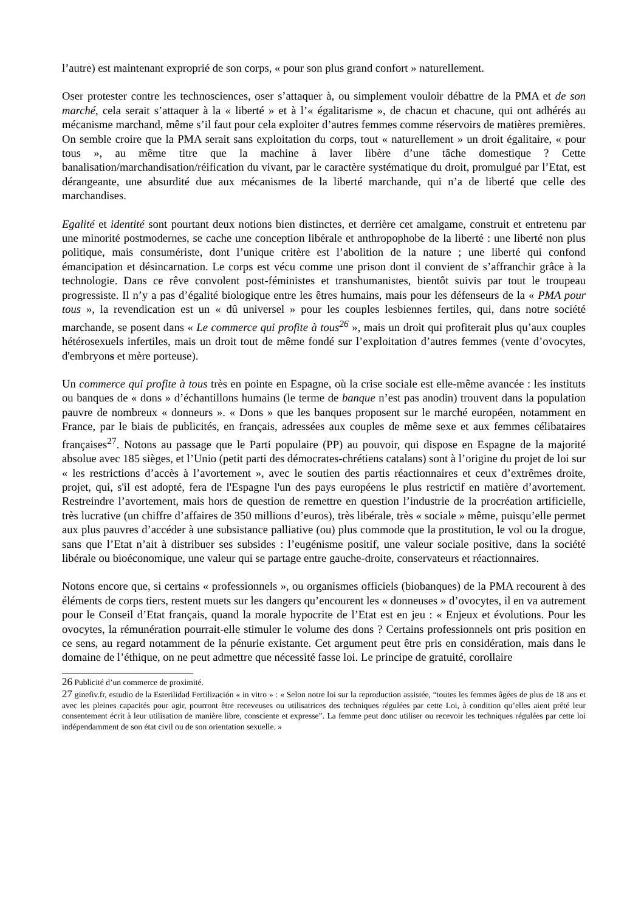l’autre) est maintenant exproprié de son corps, « pour son plus grand confort » naturellement.
Oser protester contre les technosciences, oser s’attaquer à, ou simplement vouloir débattre de la PMA et de son marché, cela serait s’attaquer à la « liberté » et à l’« égalitarisme », de chacun et chacune, qui ont adhérés au mécanisme marchand, même s’il faut pour cela exploiter d’autres femmes comme réservoirs de matières premières. On semble croire que la PMA serait sans exploitation du corps, tout « naturellement » un droit égalitaire, « pour tous », au même titre que la machine à laver libère d’une tâche domestique ? Cette banalisation/marchandisation/réification du vivant, par le caractère systématique du droit, promulgué par l’Etat, est dérangeante, une absurdité due aux mécanismes de la liberté marchande, qui n’a de liberté que celle des marchandises.
Egalité et identité sont pourtant deux notions bien distinctes, et derrière cet amalgame, construit et entretenu par une minorité postmodernes, se cache une conception libérale et anthropophobe de la liberté : une liberté non plus politique, mais consumériste, dont l’unique critère est l’abolition de la nature ; une liberté qui confond émancipation et désincarnation. Le corps est vécu comme une prison dont il convient de s’affranchir grâce à la technologie. Dans ce rêve convolent post-féministes et transhumanistes, bientôt suivis par tout le troupeau progressiste. Il n’y a pas d’égalité biologique entre les êtres humains, mais pour les défenseurs de la « PMA pour tous », la revendication est un « dû universel » pour les couples lesbiennes fertiles, qui, dans notre société marchande, se posent dans « Le commerce qui profite à tous<sup>26</sup> », mais un droit qui profiterait plus qu’aux couples hétérosexuels infertiles, mais un droit tout de même fondé sur l’exploitation d’autres femmes (vente d’ovocytes, d'embryons et mère porteuse).
Un commerce qui profite à tous très en pointe en Espagne, où la crise sociale est elle-même avancée : les instituts ou banques de « dons » d’échantillons humains (le terme de banque n’est pas anodin) trouvent dans la population pauvre de nombreux « donneurs ». « Dons » que les banques proposent sur le marché européen, notamment en France, par le biais de publicités, en français, adressées aux couples de même sexe et aux femmes célibataires françaises<sup>27</sup>. Notons au passage que le Parti populaire (PP) au pouvoir, qui dispose en Espagne de la majorité absolue avec 185 sièges, et l’Unio (petit parti des démocrates-chrétiens catalans) sont à l’origine du projet de loi sur « les restrictions d’accès à l’avortement », avec le soutien des partis réactionnaires et ceux d’extrêmes droite, projet, qui, s'il est adopté, fera de l'Espagne l'un des pays européens le plus restrictif en matière d’avortement. Restreindre l’avortement, mais hors de question de remettre en question l’industrie de la procréation artificielle, très lucrative (un chiffre d’affaires de 350 millions d’euros), très libérale, très « sociale » même, puisqu’elle permet aux plus pauvres d’accéder à une subsistance palliative (ou) plus commode que la prostitution, le vol ou la drogue, sans que l’Etat n’ait à distribuer ses subsides : l’eugénisme positif, une valeur sociale positive, dans la société libérale ou bioéconomique, une valeur qui se partage entre gauche-droite, conservateurs et réactionnaires.
Notons encore que, si certains « professionnels », ou organismes officiels (biobanques) de la PMA recourent à des éléments de corps tiers, restent muets sur les dangers qu’encourent les « donneuses » d’ovocytes, il en va autrement pour le Conseil d’Etat français, quand la morale hypocrite de l’Etat est en jeu : « Enjeux et évolutions. Pour les ovocytes, la rémunération pourrait-elle stimuler le volume des dons ? Certains professionnels ont pris position en ce sens, au regard notamment de la pénurie existante. Cet argument peut être pris en considération, mais dans le domaine de l’éthique, on ne peut admettre que nécessité fasse loi. Le principe de gratuité, corollaire
26 Publicité d’un commerce de proximité.
27 ginefiv.fr, estudio de la Esterilidad Fertilización « in vitro » : « Selon notre loi sur la reproduction assistée, “toutes les femmes âgées de plus de 18 ans et avec les pleines capacités pour agir, pourront être receveuses ou utilisatrices des techniques régulées par cette Loi, à condition qu’elles aient prêté leur consentement écrit à leur utilisation de manière libre, consciente et expresse”. La femme peut donc utiliser ou recevoir les techniques régulées par cette loi indépendamment de son état civil ou de son orientation sexuelle. »